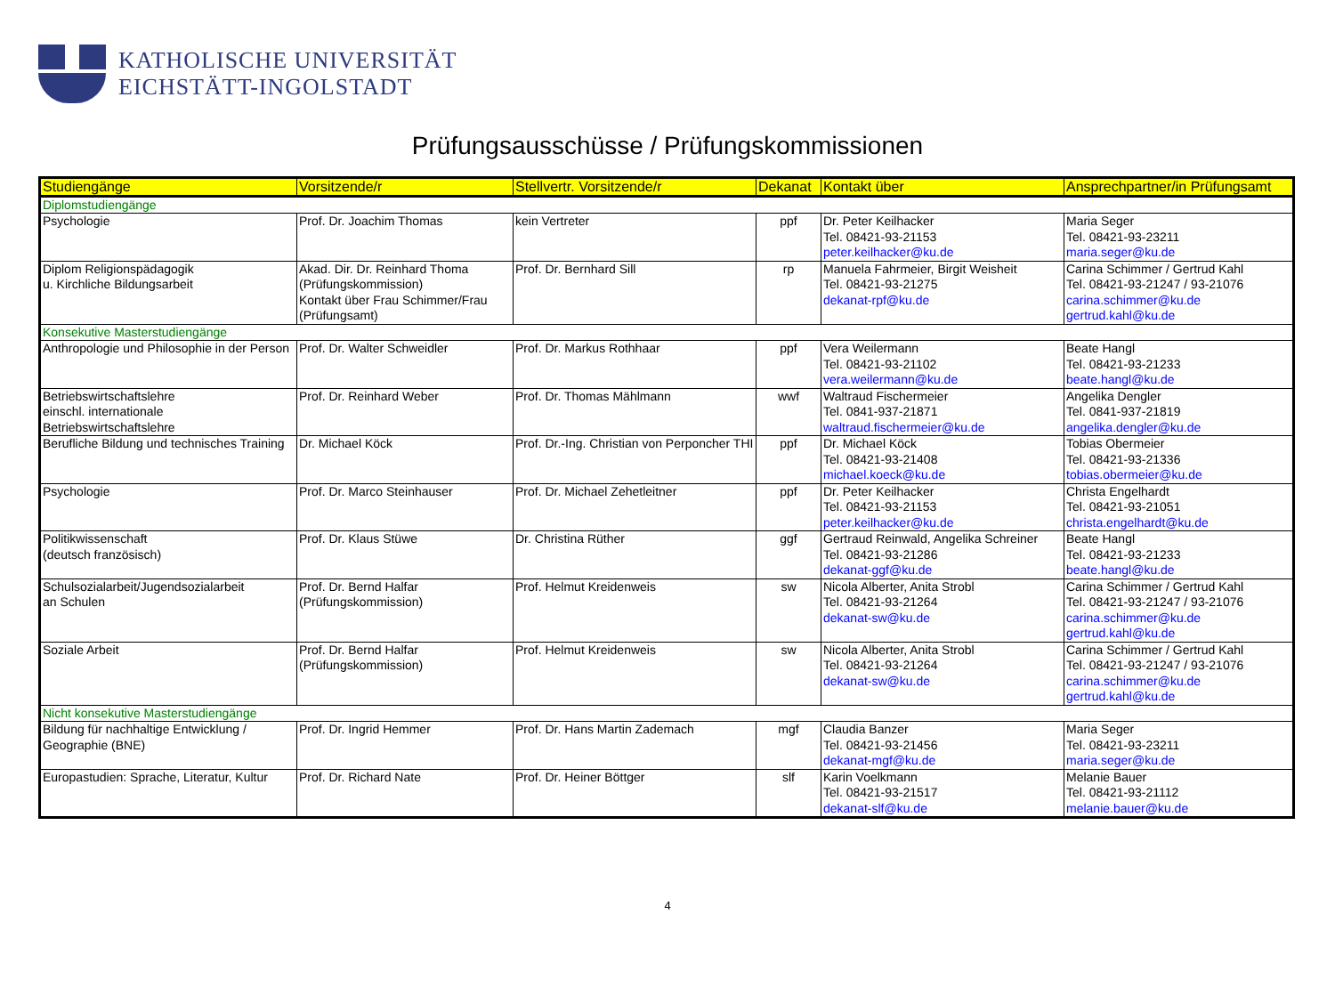KATHOLISCHE UNIVERSITÄT
EICHSTÄTT-INGOLSTADT
Prüfungsausschüsse / Prüfungskommissionen
| Studiengänge | Vorsitzende/r | Stellvertr. Vorsitzende/r | Dekanat | Kontakt über | Ansprechpartner/in Prüfungsamt |
| --- | --- | --- | --- | --- | --- |
| Diplomstudiengänge | | | | | |
| Psychologie | Prof. Dr. Joachim Thomas | kein Vertreter | ppf | Dr. Peter Keilhacker Tel. 08421-93-21153 peter.keilhacker@ku.de | Maria Seger Tel. 08421-93-23211 maria.seger@ku.de |
| Diplom Religionspädagogik u. Kirchliche Bildungsarbeit | Akad. Dir. Dr. Reinhard Thoma (Prüfungskommission) Kontakt über Frau Schimmer/Frau (Prüfungsamt) | Prof. Dr. Bernhard Sill | rp | Manuela Fahrmeier, Birgit Weisheit Tel. 08421-93-21275 dekanat-rpf@ku.de | Carina Schimmer / Gertrud Kahl Tel. 08421-93-21247 / 93-21076 carina.schimmer@ku.de gertrud.kahl@ku.de |
| Konsekutive Masterstudiengänge | | | | | |
| Anthropologie und Philosophie in der Person | Prof. Dr. Walter Schweidler | Prof. Dr. Markus Rothhaar | ppf | Vera Weilermann Tel. 08421-93-21102 vera.weilermann@ku.de | Beate Hangl Tel. 08421-93-21233 beate.hangl@ku.de |
| Betriebswirtschaftslehre einschl. internationale Betriebswirtschaftslehre | Prof. Dr. Reinhard Weber | Prof. Dr. Thomas Mählmann | wwf | Waltraud Fischermeier Tel. 0841-937-21871 waltraud.fischermeier@ku.de | Angelika Dengler Tel. 0841-937-21819 angelika.dengler@ku.de |
| Berufliche Bildung und technisches Training | Dr. Michael Köck | Prof. Dr.-Ing. Christian von Perponcher THI | ppf | Dr. Michael Köck Tel. 08421-93-21408 michael.koeck@ku.de | Tobias Obermeier Tel. 08421-93-21336 tobias.obermeier@ku.de |
| Psychologie | Prof. Dr. Marco Steinhauser | Prof. Dr. Michael Zehetleitner | ppf | Dr. Peter Keilhacker Tel. 08421-93-21153 peter.keilhacker@ku.de | Christa Engelhardt Tel. 08421-93-21051 christa.engelhardt@ku.de |
| Politikwissenschaft (deutsch französisch) | Prof. Dr. Klaus Stüwe | Dr. Christina Rüther | ggf | Gertraud Reinwald, Angelika Schreiner Tel. 08421-93-21286 dekanat-ggf@ku.de | Beate Hangl Tel. 08421-93-21233 beate.hangl@ku.de |
| Schulsozialarbeit/Jugendsozialarbeit an Schulen | Prof. Dr. Bernd Halfar (Prüfungskommission) | Prof. Helmut Kreidenweis | sw | Nicola Alberter, Anita Strobl Tel. 08421-93-21264 dekanat-sw@ku.de | Carina Schimmer / Gertrud Kahl Tel. 08421-93-21247 / 93-21076 carina.schimmer@ku.de gertrud.kahl@ku.de |
| Soziale Arbeit | Prof. Dr. Bernd Halfar (Prüfungskommission) | Prof. Helmut Kreidenweis | sw | Nicola Alberter, Anita Strobl Tel. 08421-93-21264 dekanat-sw@ku.de | Carina Schimmer / Gertrud Kahl Tel. 08421-93-21247 / 93-21076 carina.schimmer@ku.de gertrud.kahl@ku.de |
| Nicht konsekutive Masterstudiengänge | | | | | |
| Bildung für nachhaltige Entwicklung / Geographie (BNE) | Prof. Dr. Ingrid Hemmer | Prof. Dr. Hans Martin Zademach | mgf | Claudia Banzer Tel. 08421-93-21456 dekanat-mgf@ku.de | Maria Seger Tel. 08421-93-23211 maria.seger@ku.de |
| Europastudien: Sprache, Literatur, Kultur | Prof. Dr. Richard Nate | Prof. Dr. Heiner Böttger | slf | Karin Voelkmann Tel. 08421-93-21517 dekanat-slf@ku.de | Melanie Bauer Tel. 08421-93-21112 melanie.bauer@ku.de |
4